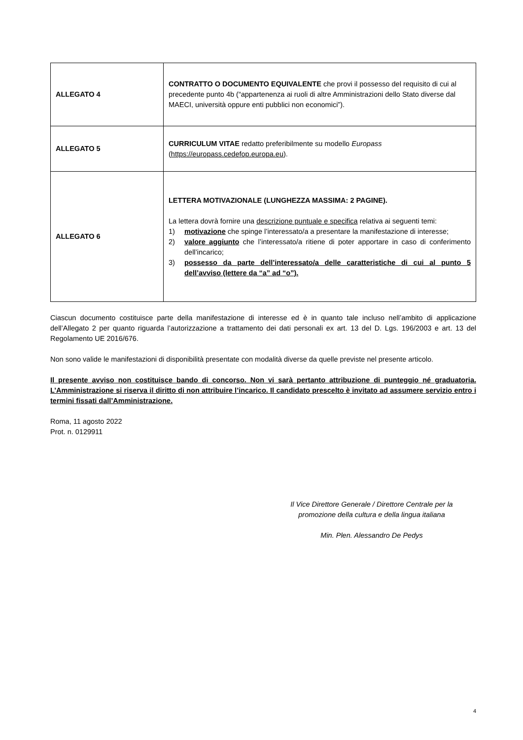| ALLEGATO 4 | CONTRATTO O DOCUMENTO EQUIVALENTE che provi il possesso del requisito di cui al precedente punto 4b (“appartenenza ai ruoli di altre Amministrazioni dello Stato diverse dal MAECI, università oppure enti pubblici non economici”). |
| ALLEGATO 5 | CURRICULUM VITAE redatto preferibilmente su modello Europass ( https://europass.cedefop.europa.eu ). |
| ALLEGATO 6 | LETTERA MOTIVAZIONALE (LUNGHEZZA MASSIMA: 2 PAGINE). La lettera dovrà fornire una descrizione puntuale e specifica relativa ai seguenti temi: 1) motivazione che spinge l’interessato/a a presentare la manifestazione di interesse; 2) valore aggiunto che l’interessato/a ritiene di poter apportare in caso di conferimento dell’incarico; 3) possesso da parte dell’interessato/a delle caratteristiche di cui al punto 5 dell’avviso (lettere da “a” ad “o”). |
Ciascun documento costituisce parte della manifestazione di interesse ed è in quanto tale incluso nell’ambito di applicazione dell’Allegato 2 per quanto riguarda l’autorizzazione a trattamento dei dati personali ex art. 13 del D. Lgs. 196/2003 e art. 13 del Regolamento UE 2016/676.
Non sono valide le manifestazioni di disponibilità presentate con modalità diverse da quelle previste nel presente articolo.
Il presente avviso non costituisce bando di concorso. Non vi sarà pertanto attribuzione di punteggio né graduatoria. L’Amministrazione si riserva il diritto di non attribuire l’incarico. Il candidato prescelto è invitato ad assumere servizio entro i termini fissati dall’Amministrazione.
Roma, 11 agosto 2022
Prot. n. 0129911
Il Vice Direttore Generale / Direttore Centrale per la
promozione della cultura e della lingua italiana
Min. Plen. Alessandro De Pedys
4